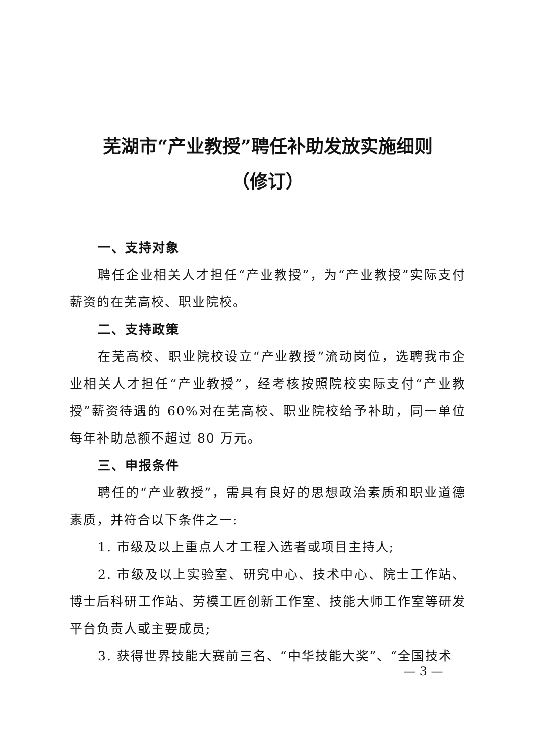芜湖市“产业教授”聘任补助发放实施细则
（修订）
一、支持对象
聘任企业相关人才担任“产业教授”，为“产业教授”实际支付薪资的在芜高校、职业院校。
二、支持政策
在芜高校、职业院校设立“产业教授”流动岗位，选聘我市企业相关人才担任“产业教授”，经考核按照院校实际支付“产业教授”薪资待遇的 60%对在芜高校、职业院校给予补助，同一单位每年补助总额不超过 80 万元。
三、申报条件
聘任的“产业教授”，需具有良好的思想政治素质和职业道德素质，并符合以下条件之一:
1. 市级及以上重点人才工程入选者或项目主持人;
2. 市级及以上实验室、研究中心、技术中心、院士工作站、博士后科研工作站、劳模工匠创新工作室、技能大师工作室等研发平台负责人或主要成员;
3. 获得世界技能大赛前三名、“中华技能大奖”、“全国技术
— 3 —